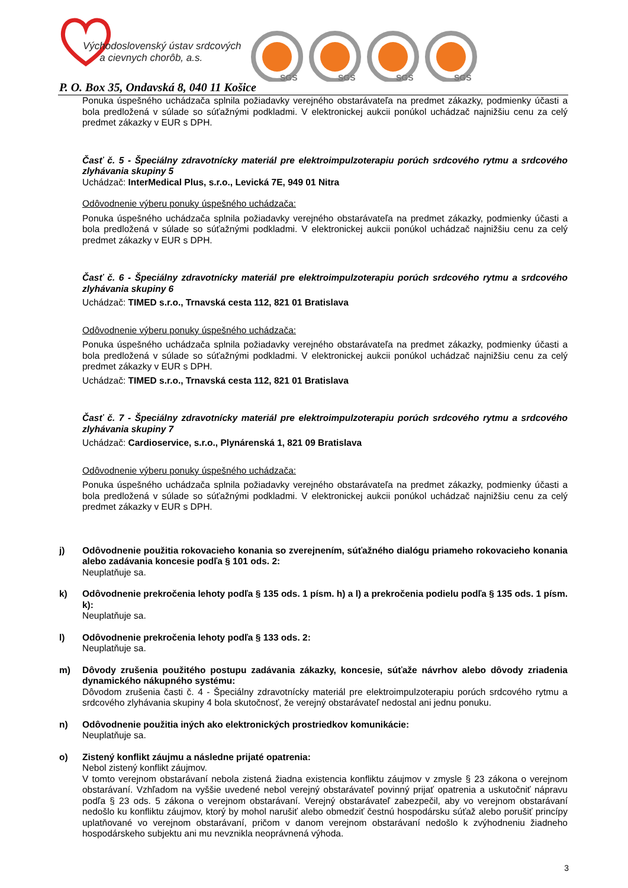Východoslovenský ústav srdcových
a cievnych chorôb, a.s.
SGS
SGS
SGS
SGS
P. O. Box 35, Ondavská 8, 040 11 Košice
Ponuka úspešného uchádzača splnila požiadavky verejného obstarávateľa na predmet zákazky, podmienky účasti a bola predložená v súlade so súťažnými podkladmi. V elektronickej aukcii ponúkol uchádzač najnižšiu cenu za celý predmet zákazky v EUR s DPH.
Časť č. 5 - Špeciálny zdravotnícky materiál pre elektroimpulzoterapiu porúch srdcového rytmu a srdcového zlyhávania skupiny 5
Uchádzač: InterMedical Plus, s.r.o., Levická 7E, 949 01 Nitra
Odôvodnenie výberu ponuky úspešného uchádzača:
Ponuka úspešného uchádzača splnila požiadavky verejného obstarávateľa na predmet zákazky, podmienky účasti a bola predložená v súlade so súťažnými podkladmi. V elektronickej aukcii ponúkol uchádzač najnižšiu cenu za celý predmet zákazky v EUR s DPH.
Časť č. 6 - Špeciálny zdravotnícky materiál pre elektroimpulzoterapiu porúch srdcového rytmu a srdcového zlyhávania skupiny 6
Uchádzač: TIMED s.r.o., Trnavská cesta 112, 821 01 Bratislava
Odôvodnenie výberu ponuky úspešného uchádzača:
Ponuka úspešného uchádzača splnila požiadavky verejného obstarávateľa na predmet zákazky, podmienky účasti a bola predložená v súlade so súťažnými podkladmi. V elektronickej aukcii ponúkol uchádzač najnižšiu cenu za celý predmet zákazky v EUR s DPH.
Uchádzač: TIMED s.r.o., Trnavská cesta 112, 821 01 Bratislava
Časť č. 7 - Špeciálny zdravotnícky materiál pre elektroimpulzoterapiu porúch srdcového rytmu a srdcového zlyhávania skupiny 7
Uchádzač: Cardioservice, s.r.o., Plynárenská 1, 821 09 Bratislava
Odôvodnenie výberu ponuky úspešného uchádzača:
Ponuka úspešného uchádzača splnila požiadavky verejného obstarávateľa na predmet zákazky, podmienky účasti a bola predložená v súlade so súťažnými podkladmi. V elektronickej aukcii ponúkol uchádzač najnižšiu cenu za celý predmet zákazky v EUR s DPH.
j) Odôvodnenie použitia rokovacieho konania so zverejnením, súťažného dialógu priameho rokovacieho konania alebo zadávania koncesie podľa § 101 ods. 2:
Neuplatňuje sa.
k) Odôvodnenie prekročenia lehoty podľa § 135 ods. 1 písm. h) a l) a prekročenia podielu podľa § 135 ods. 1 písm. k):
Neuplatňuje sa.
l) Odôvodnenie prekročenia lehoty podľa § 133 ods. 2:
Neuplatňuje sa.
m) Dôvody zrušenia použitého postupu zadávania zákazky, koncesie, súťaže návrhov alebo dôvody zriadenia dynamického nákupného systému:
Dôvodom zrušenia časti č. 4 - Špeciálny zdravotnícky materiál pre elektroimpulzoterapiu porúch srdcového rytmu a srdcového zlyhávania skupiny 4 bola skutočnosť, že verejný obstarávateľ nedostal ani jednu ponuku.
n) Odôvodnenie použitia iných ako elektronických prostriedkov komunikácie:
Neuplatňuje sa.
o) Zistený konflikt záujmu a následne prijaté opatrenia:
Nebol zistený konflikt záujmov.
V tomto verejnom obstarávaní nebola zistená žiadna existencia konfliktu záujmov v zmysle § 23 zákona o verejnom obstarávaní. Vzhľadom na vyššie uvedené nebol verejný obstarávateľ povinný prijať opatrenia a uskutočniť nápravu podľa § 23 ods. 5 zákona o verejnom obstarávaní. Verejný obstarávateľ zabezpečil, aby vo verejnom obstarávaní nedošlo ku konfliktu záujmov, ktorý by mohol narušiť alebo obmedziť čestnú hospodársku súťaž alebo porušiť princípy uplatňované vo verejnom obstarávaní, pričom v danom verejnom obstarávaní nedošlo k zvýhodneniu žiadneho hospodárskeho subjektu ani mu nevznikla neoprávnená výhoda.
3